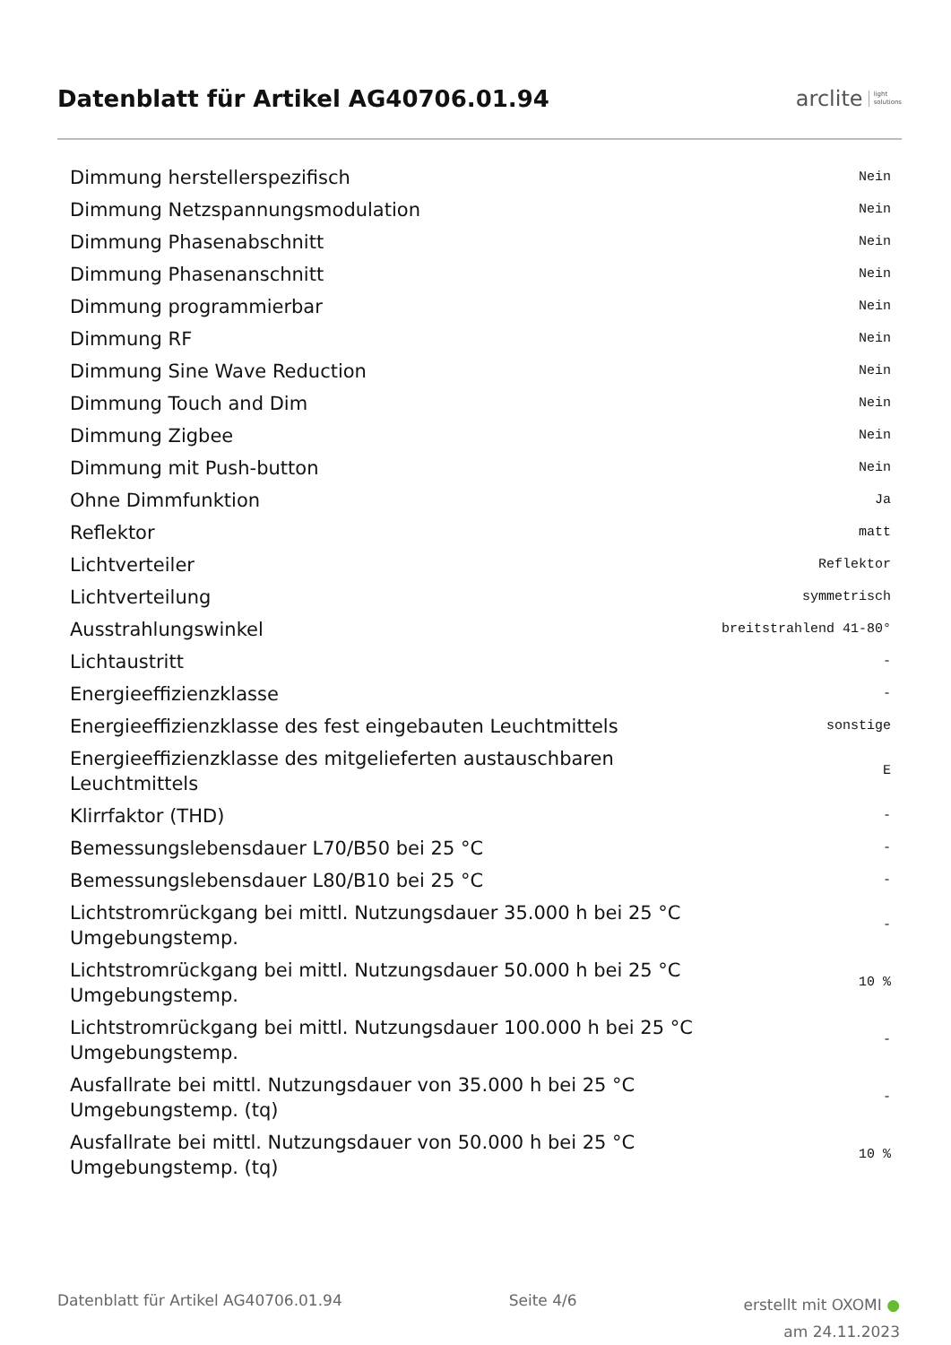Datenblatt für Artikel AG40706.01.94
arclite light
solutions
| Dimmung herstellerspezifisch | Nein |
| Dimmung Netzspannungsmodulation | Nein |
| Dimmung Phasenabschnitt | Nein |
| Dimmung Phasenanschnitt | Nein |
| Dimmung programmierbar | Nein |
| Dimmung RF | Nein |
| Dimmung Sine Wave Reduction | Nein |
| Dimmung Touch and Dim | Nein |
| Dimmung Zigbee | Nein |
| Dimmung mit Push-button | Nein |
| Ohne Dimmfunktion | Ja |
| Reflektor | matt |
| Lichtverteiler | Reflektor |
| Lichtverteilung | symmetrisch |
| Ausstrahlungswinkel | breitstrahlend 41-80° |
| Lichtaustritt | - |
| Energieeffizienzklasse | - |
| Energieeffizienzklasse des fest eingebauten Leuchtmittels | sonstige |
| Energieeffizienzklasse des mitgelieferten austauschbaren Leuchtmittels | E |
| Klirrfaktor (THD) | - |
| Bemessungslebensdauer L70/B50 bei 25 °C | - |
| Bemessungslebensdauer L80/B10 bei 25 °C | - |
| Lichtstromrückgang bei mittl. Nutzungsdauer 35.000 h bei 25 °C Umgebungstemp. | - |
| Lichtstromrückgang bei mittl. Nutzungsdauer 50.000 h bei 25 °C Umgebungstemp. | 10 % |
| Lichtstromrückgang bei mittl. Nutzungsdauer 100.000 h bei 25 °C Umgebungstemp. | - |
| Ausfallrate bei mittl. Nutzungsdauer von 35.000 h bei 25 °C Umgebungstemp. (tq) | - |
| Ausfallrate bei mittl. Nutzungsdauer von 50.000 h bei 25 °C Umgebungstemp. (tq) | 10 % |
Datenblatt für Artikel AG40706.01.94
Seite 4/6
erstellt mit OXOMI ●
am 24.11.2023